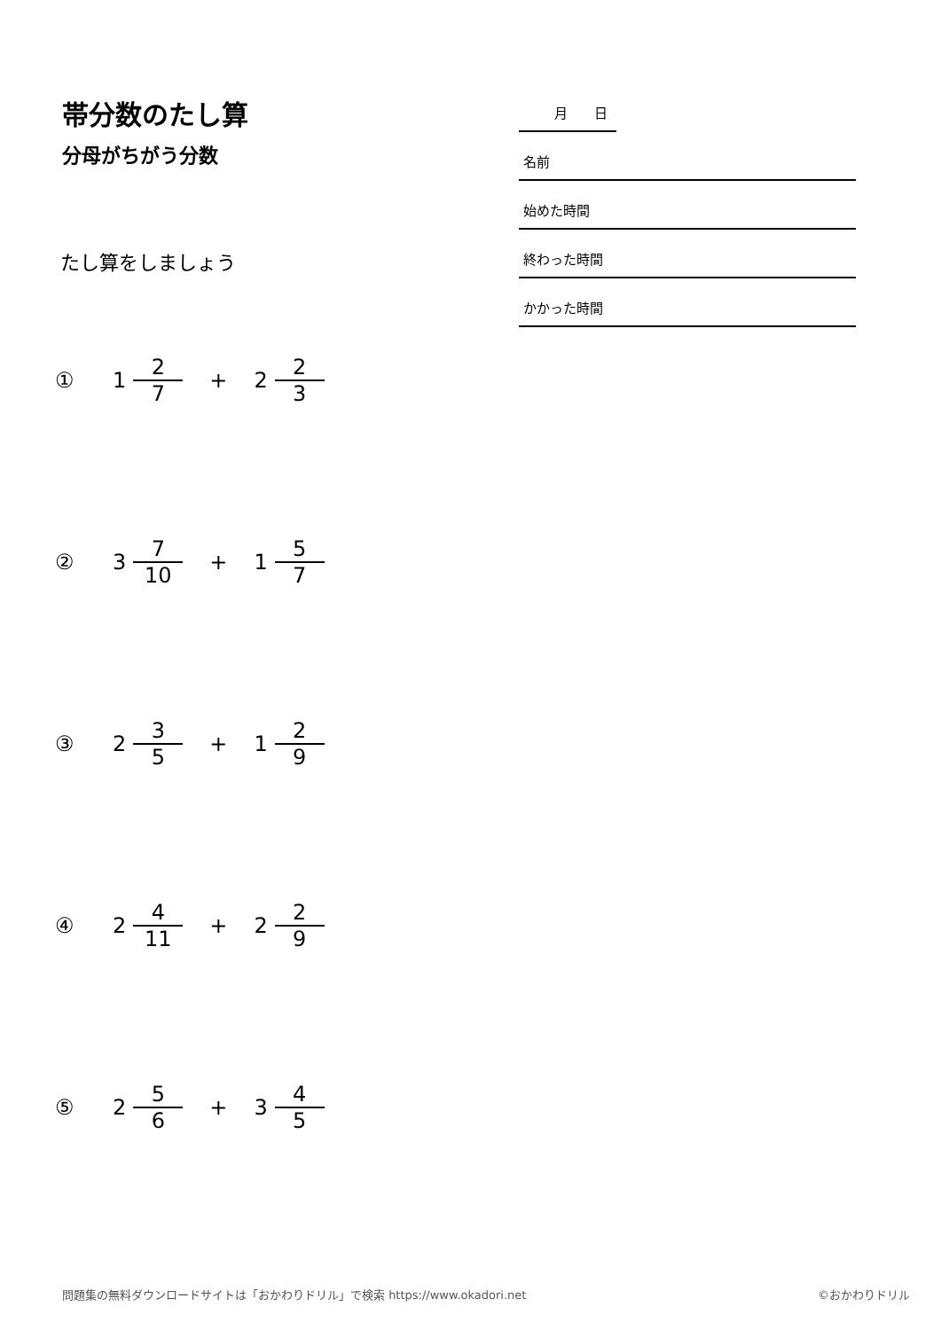帯分数のたし算
分母がちがう分数
月　　日
名前
始めた時間
終わった時間
かかった時間
たし算をしましょう
① 1 2 7 + 2 2 3
② 3 7 10 + 1 5 7
③ 2 3 5 + 1 2 9
④ 2 4 11 + 2 2 9
⑤ 2 5 6 + 3 4 5
問題集の無料ダウンロードサイトは「おかわりドリル」で検索 https://www.okadori.net ©おかわりドリル